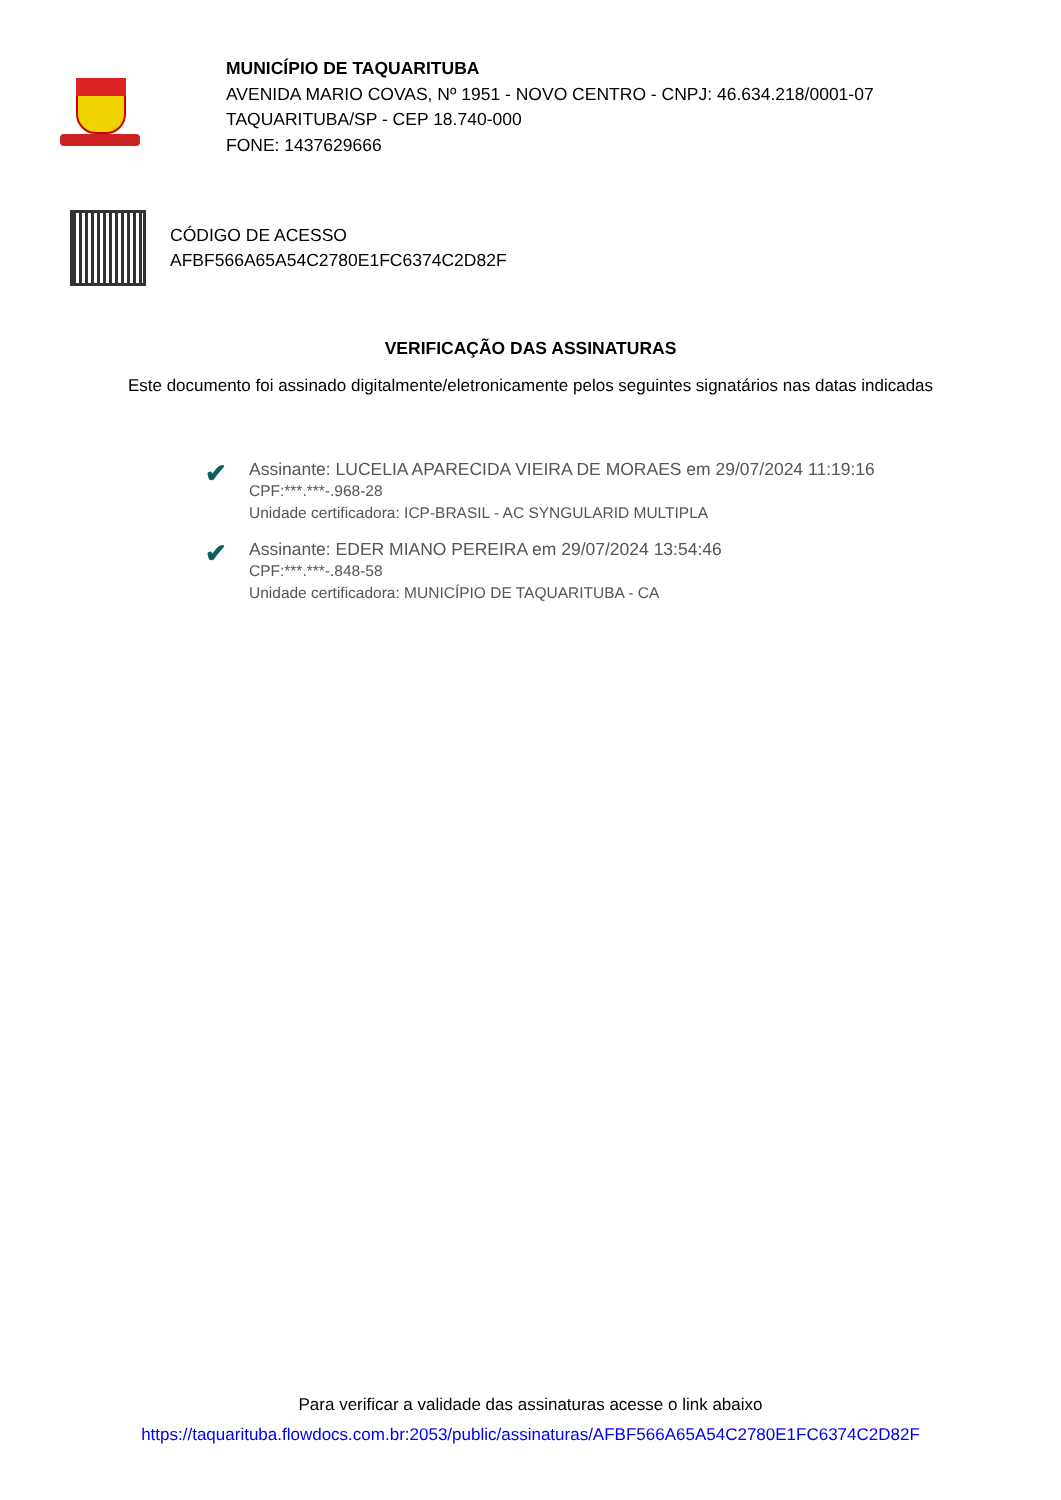MUNICÍPIO DE TAQUARITUBA
AVENIDA MARIO COVAS, Nº 1951 - NOVO CENTRO - CNPJ: 46.634.218/0001-07
TAQUARITUBA/SP - CEP 18.740-000
FONE: 1437629666
CÓDIGO DE ACESSO
AFBF566A65A54C2780E1FC6374C2D82F
VERIFICAÇÃO DAS ASSINATURAS
Este documento foi assinado digitalmente/eletronicamente pelos seguintes signatários nas datas indicadas
✔
Assinante: LUCELIA APARECIDA VIEIRA DE MORAES em 29/07/2024 11:19:16
CPF:***.***-.968-28
Unidade certificadora: ICP-BRASIL - AC SYNGULARID MULTIPLA
✔
Assinante: EDER MIANO PEREIRA em 29/07/2024 13:54:46
CPF:***.***-.848-58
Unidade certificadora: MUNICÍPIO DE TAQUARITUBA - CA
Para verificar a validade das assinaturas acesse o link abaixo
https://taquarituba.flowdocs.com.br:2053/public/assinaturas/AFBF566A65A54C2780E1FC6374C2D82F